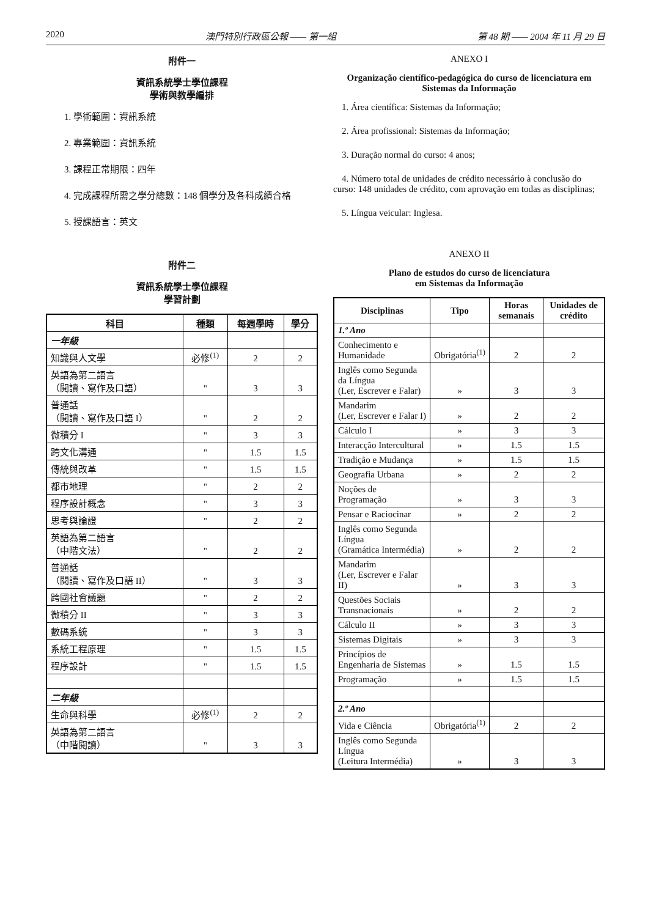2020 澳門特別行政區公報 —— 第一組 第 48 期 —— 2004 年 11 月 29 日
附件一
資訊系統學士學位課程
學術與教學編排
1. 學術範圍：資訊系統
2. 專業範圍：資訊系統
3. 課程正常期限：四年
4. 完成課程所需之學分總數：148 個學分及各科成績合格
5. 授課語言：英文
附件二
資訊系統學士學位課程
學習計劃
| 科目 | 種類 | 每週學時 | 學分 |
| --- | --- | --- | --- |
| 一年級 | | | |
| 知識與人文學 | 必修<sup>(1)</sup> | 2 | 2 |
| 英語為第二語言 （閱讀、寫作及口語） | " | 3 | 3 |
| 普通話 （閱讀、寫作及口語 I） | " | 2 | 2 |
| 微積分 I | " | 3 | 3 |
| 跨文化溝通 | " | 1.5 | 1.5 |
| 傳統與改革 | " | 1.5 | 1.5 |
| 都市地理 | " | 2 | 2 |
| 程序設計概念 | " | 3 | 3 |
| 思考與論證 | " | 2 | 2 |
| 英語為第二語言 （中階文法） | " | 2 | 2 |
| 普通話 （閱讀、寫作及口語 II） | " | 3 | 3 |
| 跨國社會議題 | " | 2 | 2 |
| 微積分 II | " | 3 | 3 |
| 數碼系統 | " | 3 | 3 |
| 系統工程原理 | " | 1.5 | 1.5 |
| 程序設計 | " | 1.5 | 1.5 |
| 二年級 | | | |
| 生命與科學 | 必修<sup>(1)</sup> | 2 | 2 |
| 英語為第二語言 （中階閱讀） | " | 3 | 3 |
ANEXO I
Organização científico-pedagógica do curso de licenciatura em Sistemas da Informação
1. Área científica: Sistemas da Informação;
2. Área profissional: Sistemas da Informação;
3. Duração normal do curso: 4 anos;
4. Número total de unidades de crédito necessário à conclusão do curso: 148 unidades de crédito, com aprovação em todas as disciplinas;
5. Língua veicular: Inglesa.
ANEXO II
Plano de estudos do curso de licenciatura
em Sistemas da Informação
| Disciplinas | Tipo | Horas semanais | Unidades de crédito |
| --- | --- | --- | --- |
| 1.º Ano | | | |
| Conhecimento e Humanidade | Obrigatória<sup>(1)</sup> | 2 | 2 |
| Inglês como Segunda da Língua (Ler, Escrever e Falar) | » | 3 | 3 |
| Mandarim (Ler, Escrever e Falar I) | » | 2 | 2 |
| Cálculo I | » | 3 | 3 |
| Interacção Intercultural | » | 1.5 | 1.5 |
| Tradição e Mudança | » | 1.5 | 1.5 |
| Geografia Urbana | » | 2 | 2 |
| Noções de Programação | » | 3 | 3 |
| Pensar e Raciocinar | » | 2 | 2 |
| Inglês como Segunda Língua (Gramática Intermédia) | » | 2 | 2 |
| Mandarim (Ler, Escrever e Falar II) | » | 3 | 3 |
| Questões Sociais Transnacionais | » | 2 | 2 |
| Cálculo II | » | 3 | 3 |
| Sistemas Digitais | » | 3 | 3 |
| Princípios de Engenharia de Sistemas | » | 1.5 | 1.5 |
| Programação | » | 1.5 | 1.5 |
| 2.º Ano | | | |
| Vida e Ciência | Obrigatória<sup>(1)</sup> | 2 | 2 |
| Inglês como Segunda Língua (Leitura Intermédia) | » | 3 | 3 |